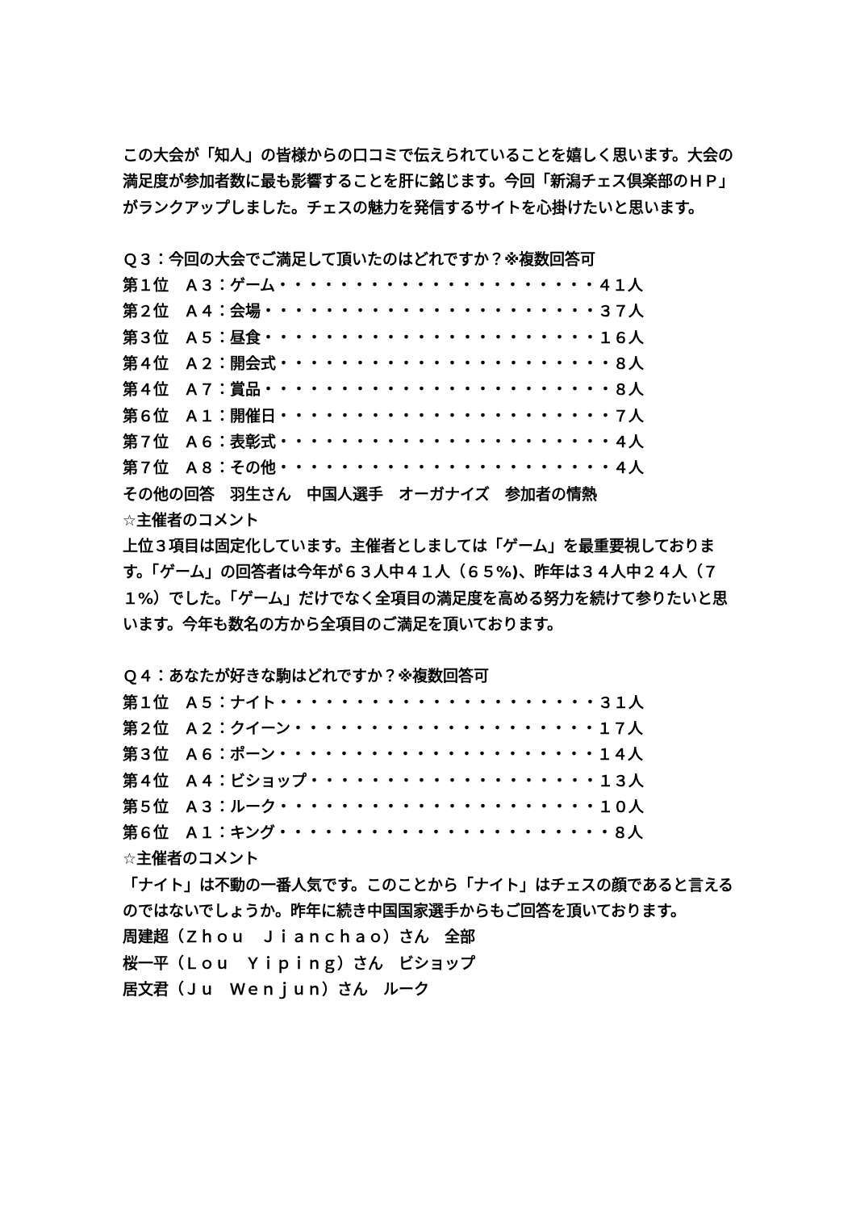この大会が「知人」の皆様からの口コミで伝えられていることを嬉しく思います。大会の満足度が参加者数に最も影響することを肝に銘じます。今回「新潟チェス倶楽部のＨＰ」がランクアップしました。チェスの魅力を発信するサイトを心掛けたいと思います。
Ｑ３：今回の大会でご満足して頂いたのはどれですか？※複数回答可
第１位　Ａ３：ゲーム・・・・・・・・・・・・・・・・・・・・・４１人
第２位　Ａ４：会場・・・・・・・・・・・・・・・・・・・・・・３７人
第３位　Ａ５：昼食・・・・・・・・・・・・・・・・・・・・・・１６人
第４位　Ａ２：開会式・・・・・・・・・・・・・・・・・・・・・・８人
第４位　Ａ７：賞品・・・・・・・・・・・・・・・・・・・・・・・８人
第６位　Ａ１：開催日・・・・・・・・・・・・・・・・・・・・・・７人
第７位　Ａ６：表彰式・・・・・・・・・・・・・・・・・・・・・・４人
第７位　Ａ８：その他・・・・・・・・・・・・・・・・・・・・・・４人
その他の回答　羽生さん　中国人選手　オーガナイズ　参加者の情熱
☆主催者のコメント
上位３項目は固定化しています。主催者としましては「ゲーム」を最重要視しております。「ゲーム」の回答者は今年が６３人中４１人（６５%)、昨年は３４人中２４人（７１%）でした。「ゲーム」だけでなく全項目の満足度を高める努力を続けて参りたいと思います。今年も数名の方から全項目のご満足を頂いております。
Ｑ４：あなたが好きな駒はどれですか？※複数回答可
第１位　Ａ５：ナイト・・・・・・・・・・・・・・・・・・・・・３１人
第２位　Ａ２：クイーン・・・・・・・・・・・・・・・・・・・・１７人
第３位　Ａ６：ポーン・・・・・・・・・・・・・・・・・・・・・１４人
第４位　Ａ４：ビショップ・・・・・・・・・・・・・・・・・・・１３人
第５位　Ａ３：ルーク・・・・・・・・・・・・・・・・・・・・・１０人
第６位　Ａ１：キング・・・・・・・・・・・・・・・・・・・・・・８人
☆主催者のコメント
「ナイト」は不動の一番人気です。このことから「ナイト」はチェスの顔であると言えるのではないでしょうか。昨年に続き中国国家選手からもご回答を頂いております。
周建超（Ｚｈｏｕ　Ｊｉａｎｃｈａｏ）さん　全部
桜一平（Ｌｏｕ　Ｙｉｐｉｎｇ）さん　ビショップ
居文君（Ｊｕ　Ｗｅｎｊｕｎ）さん　ルーク